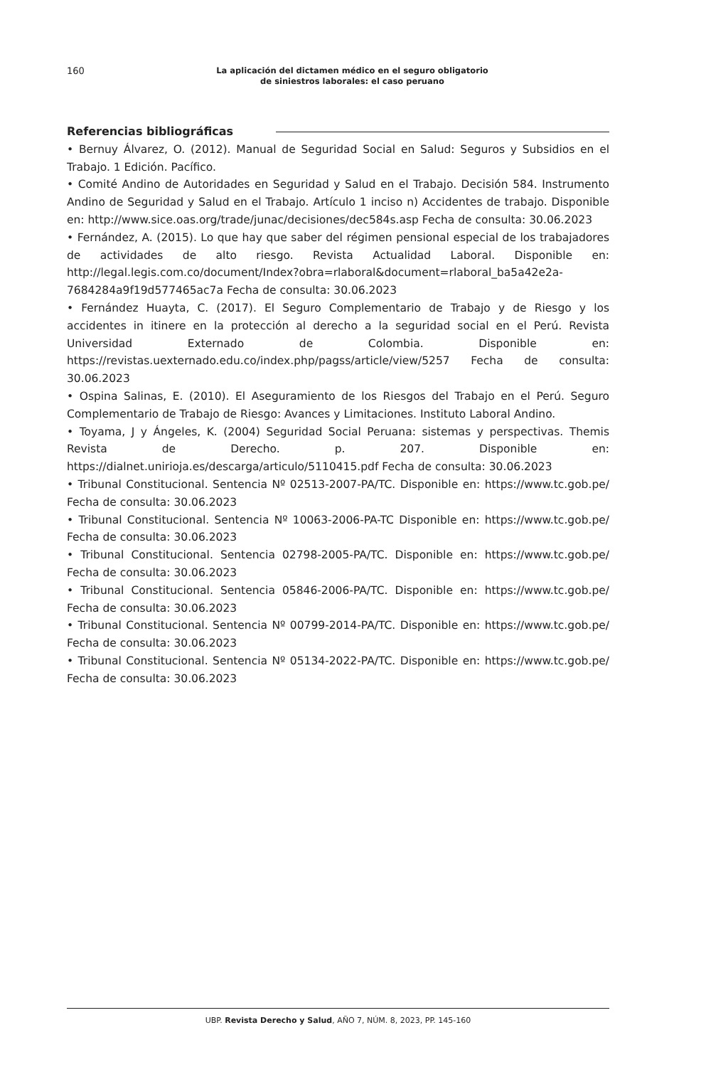160
La aplicación del dictamen médico en el seguro obligatorio
de siniestros laborales: el caso peruano
Referencias bibliográficas
• Bernuy Álvarez, O. (2012). Manual de Seguridad Social en Salud: Seguros y Subsidios en el Trabajo. 1 Edición. Pacífico.
• Comité Andino de Autoridades en Seguridad y Salud en el Trabajo. Decisión 584. Instrumento Andino de Seguridad y Salud en el Trabajo. Artículo 1 inciso n) Accidentes de trabajo. Disponible en: http://www.sice.oas.org/trade/junac/decisiones/dec584s.asp Fecha de consulta: 30.06.2023
• Fernández, A. (2015). Lo que hay que saber del régimen pensional especial de los trabajadores de actividades de alto riesgo. Revista Actualidad Laboral. Disponible en: http://legal.legis.com.co/document/Index?obra=rlaboral&document=rlaboral_ba5a42e2a-7684284a9f19d577465ac7a Fecha de consulta: 30.06.2023
• Fernández Huayta, C. (2017). El Seguro Complementario de Trabajo y de Riesgo y los accidentes in itinere en la protección al derecho a la seguridad social en el Perú. Revista Universidad Externado de Colombia. Disponible en: https://revistas.uexternado.edu.co/index.php/pagss/article/view/5257 Fecha de consulta: 30.06.2023
• Ospina Salinas, E. (2010). El Aseguramiento de los Riesgos del Trabajo en el Perú. Seguro Complementario de Trabajo de Riesgo: Avances y Limitaciones. Instituto Laboral Andino.
• Toyama, J y Ángeles, K. (2004) Seguridad Social Peruana: sistemas y perspectivas. Themis Revista de Derecho. p. 207. Disponible en: https://dialnet.unirioja.es/descarga/articulo/5110415.pdf Fecha de consulta: 30.06.2023
• Tribunal Constitucional. Sentencia Nº 02513-2007-PA/TC. Disponible en: https://www.tc.gob.pe/ Fecha de consulta: 30.06.2023
• Tribunal Constitucional. Sentencia Nº 10063-2006-PA-TC Disponible en: https://www.tc.gob.pe/ Fecha de consulta: 30.06.2023
• Tribunal Constitucional. Sentencia 02798-2005-PA/TC. Disponible en: https://www.tc.gob.pe/ Fecha de consulta: 30.06.2023
• Tribunal Constitucional. Sentencia 05846-2006-PA/TC. Disponible en: https://www.tc.gob.pe/ Fecha de consulta: 30.06.2023
• Tribunal Constitucional. Sentencia Nº 00799-2014-PA/TC. Disponible en: https://www.tc.gob.pe/ Fecha de consulta: 30.06.2023
• Tribunal Constitucional. Sentencia Nº 05134-2022-PA/TC. Disponible en: https://www.tc.gob.pe/ Fecha de consulta: 30.06.2023
UBP. Revista Derecho y Salud, AÑO 7, NÚM. 8, 2023, PP. 145-160